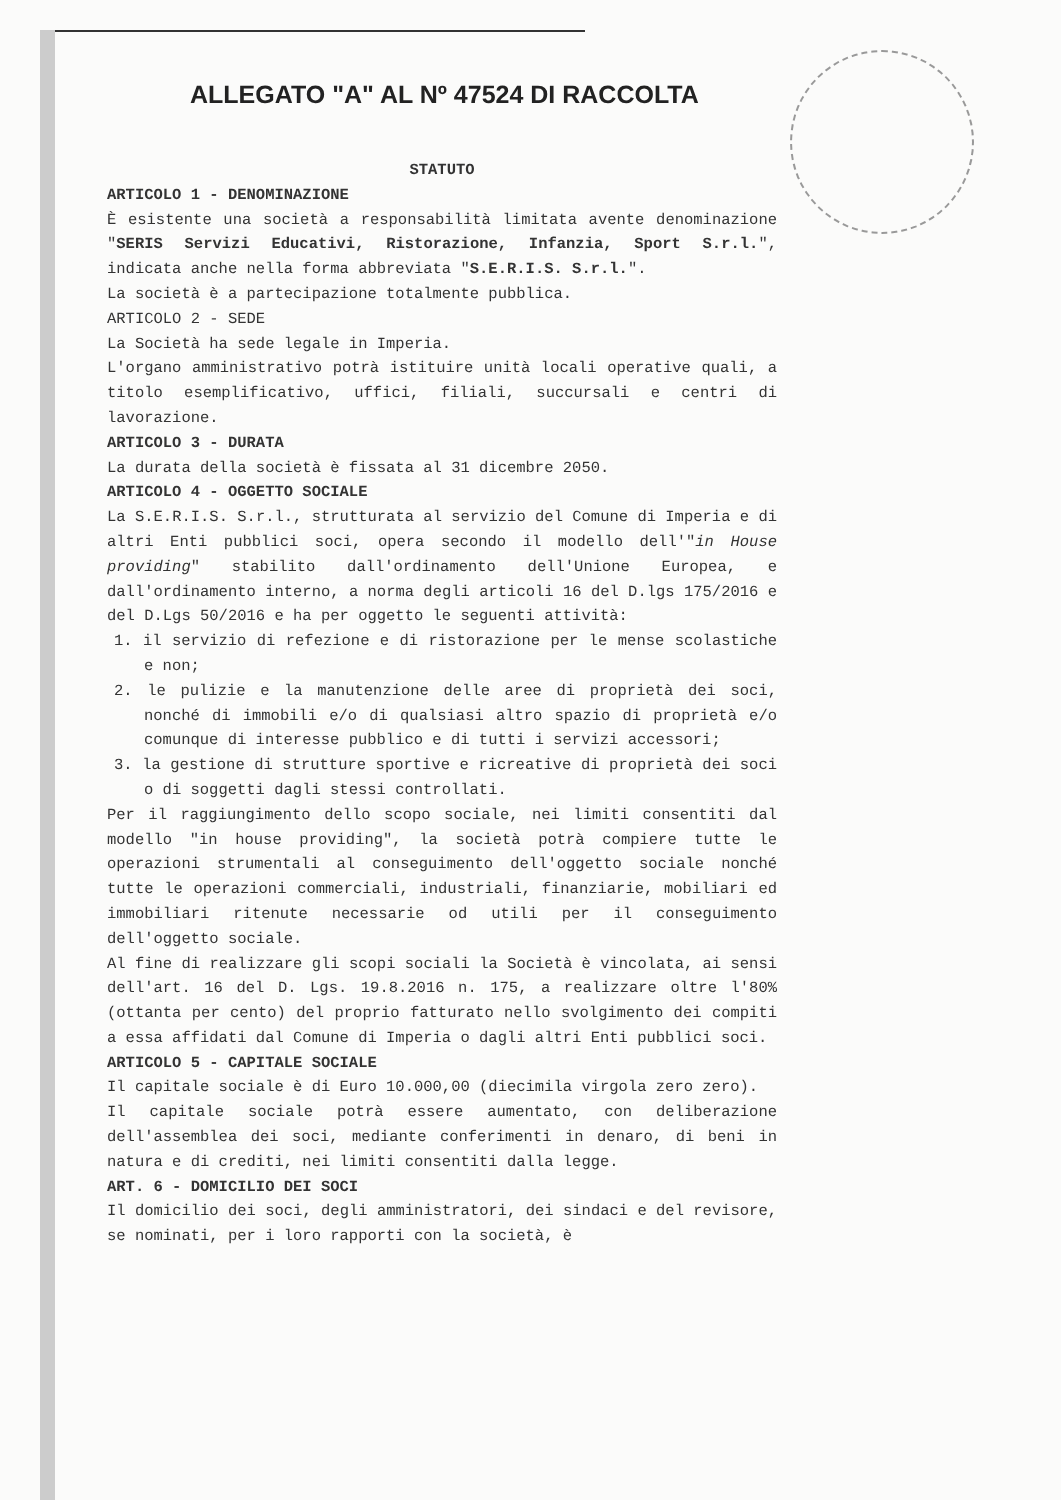ALLEGATO "A" AL Nº 47524 DI RACCOLTA
STATUTO
ARTICOLO 1 - DENOMINAZIONE
È esistente una società a responsabilità limitata avente denominazione "SERIS Servizi Educativi, Ristorazione, Infanzia, Sport S.r.l.", indicata anche nella forma abbreviata "S.E.R.I.S. S.r.l.".
La società è a partecipazione totalmente pubblica.
ARTICOLO 2 - SEDE
La Società ha sede legale in Imperia.
L'organo amministrativo potrà istituire unità locali operative quali, a titolo esemplificativo, uffici, filiali, succursali e centri di lavorazione.
ARTICOLO 3 - DURATA
La durata della società è fissata al 31 dicembre 2050.
ARTICOLO 4 - OGGETTO SOCIALE
La S.E.R.I.S. S.r.l., strutturata al servizio del Comune di Imperia e di altri Enti pubblici soci, opera secondo il modello dell'"in House providing" stabilito dall'ordinamento dell'Unione Europea, e dall'ordinamento interno, a norma degli articoli 16 del D.lgs 175/2016 e del D.Lgs 50/2016 e ha per oggetto le seguenti attività:
1. il servizio di refezione e di ristorazione per le mense scolastiche e non;
2. le pulizie e la manutenzione delle aree di proprietà dei soci, nonché di immobili e/o di qualsiasi altro spazio di proprietà e/o comunque di interesse pubblico e di tutti i servizi accessori;
3. la gestione di strutture sportive e ricreative di proprietà dei soci o di soggetti dagli stessi controllati.
Per il raggiungimento dello scopo sociale, nei limiti consentiti dal modello "in house providing", la società potrà compiere tutte le operazioni strumentali al conseguimento dell'oggetto sociale nonché tutte le operazioni commerciali, industriali, finanziarie, mobiliari ed immobiliari ritenute necessarie od utili per il conseguimento dell'oggetto sociale.
Al fine di realizzare gli scopi sociali la Società è vincolata, ai sensi dell'art. 16 del D. Lgs. 19.8.2016 n. 175, a realizzare oltre l'80% (ottanta per cento) del proprio fatturato nello svolgimento dei compiti a essa affidati dal Comune di Imperia o dagli altri Enti pubblici soci.
ARTICOLO 5 - CAPITALE SOCIALE
Il capitale sociale è di Euro 10.000,00 (diecimila virgola zero zero).
Il capitale sociale potrà essere aumentato, con deliberazione dell'assemblea dei soci, mediante conferimenti in denaro, di beni in natura e di crediti, nei limiti consentiti dalla legge.
ART. 6 - DOMICILIO DEI SOCI
Il domicilio dei soci, degli amministratori, dei sindaci e del revisore, se nominati, per i loro rapporti con la società, è